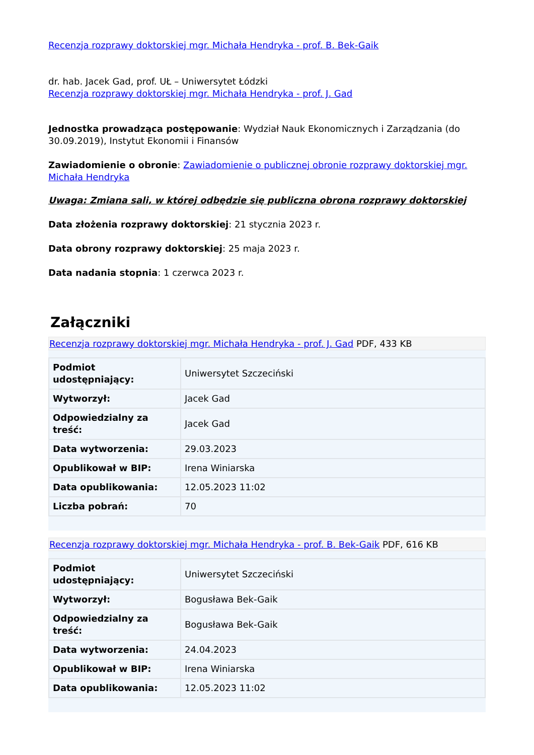Recenzja rozprawy doktorskiej mgr. Michała Hendryka - prof. B. Bek-Gaik
dr. hab. Jacek Gad, prof. UŁ – Uniwersytet Łódzki
Recenzja rozprawy doktorskiej mgr. Michała Hendryka - prof. J. Gad
Jednostka prowadząca postępowanie: Wydział Nauk Ekonomicznych i Zarządzania (do 30.09.2019), Instytut Ekonomii i Finansów
Zawiadomienie o obronie: Zawiadomienie o publicznej obronie rozprawy doktorskiej mgr. Michała Hendryka
Uwaga: Zmiana sali, w której odbędzie się publiczna obrona rozprawy doktorskiej
Data złożenia rozprawy doktorskiej: 21 stycznia 2023 r.
Data obrony rozprawy doktorskiej: 25 maja 2023 r.
Data nadania stopnia: 1 czerwca 2023 r.
Załączniki
Recenzja rozprawy doktorskiej mgr. Michała Hendryka - prof. J. Gad PDF, 433 KB
| Podmiot udostępniający: | Uniwersytet Szczeciński |
| Wytworzył: | Jacek Gad |
| Odpowiedzialny za treść: | Jacek Gad |
| Data wytworzenia: | 29.03.2023 |
| Opublikował w BIP: | Irena Winiarska |
| Data opublikowania: | 12.05.2023 11:02 |
| Liczba pobrań: | 70 |
Recenzja rozprawy doktorskiej mgr. Michała Hendryka - prof. B. Bek-Gaik PDF, 616 KB
| Podmiot udostępniający: | Uniwersytet Szczeciński |
| Wytworzył: | Bogusława Bek-Gaik |
| Odpowiedzialny za treść: | Bogusława Bek-Gaik |
| Data wytworzenia: | 24.04.2023 |
| Opublikował w BIP: | Irena Winiarska |
| Data opublikowania: | 12.05.2023 11:02 |